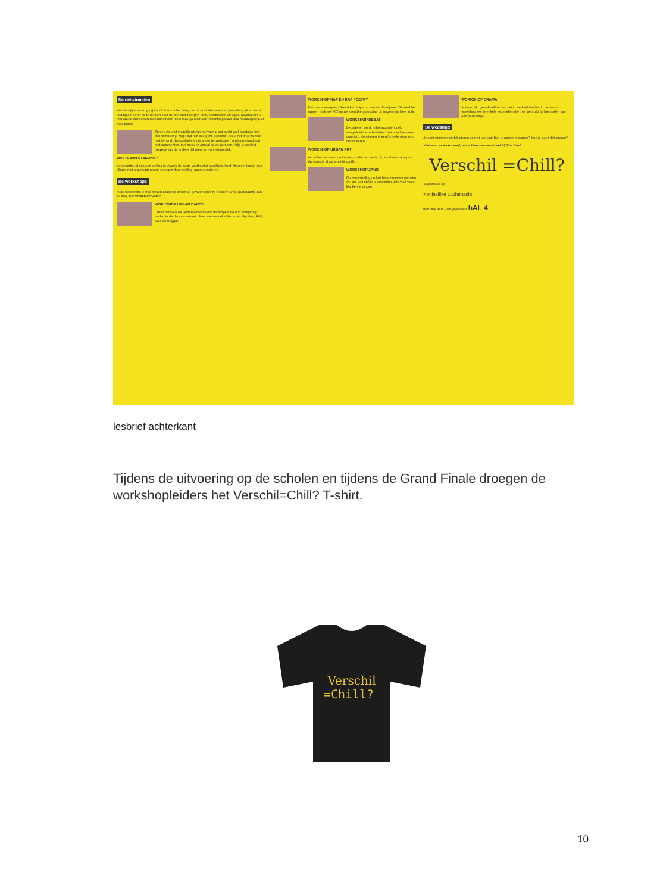De debatronden
Wat vind jij en waar ga jij voor? Soms is het lastig om uit te vinden wat voor jou belangrijk is. Het is handig om eerst na te denken over de drie onderwerpen eten, sporthelden en leger. Daarna kun je met elkaar discussiëren en debatteren. Hoe meer je over een onderwerp weet, hoe makkelijker je er over praat!
Spreek zo veel mogelijk uit eigen ervaring; dat werkt veel overtuigender dan wanneer je zegt: 'dat heb ik ergens gehoord'. Als je het oneens bent met iemand, dan probeer je die ander te overtuigen van jouw standpunt met argumenten, niet met een aanval op de persoon. Krijg je ook het respect van de andere debaters en van het publiek.
WAT IS EEN STELLING?
Een voorbeeld van een stelling is: Ajax is de beste voetbalclub van Nederland. Hierover kun je met elkaar, met argumenten voor en tegen deze stelling, gaan debatteren.
De workshops
In de workshops leer je dingen zoals rap of dance, gewoon door ze te doen! En je gaat daarbij aan de slag met Verschil = Chill?
WORKSHOP URBAN DANCE
Urban dance is de verzamelnaam voor dansstijlen die hun oorsprong vinden in de dans- en straatcultuur van muziekstijlen zoals Hip Hop, R&B, Soul en Reggae.
WORKSHOP RAP EN RAP POETRY
Een rap is een gesproken tekst in rijm op muziek. Eind jaren '70 werd het rappen (ook wel MC'ing genoemd) erg populair bij jongeren in New York.
WORKSHOP DEBAT
Debatteren wordt in het woordenboek aangeduid als redetwisten. Het is echter meer dan dat... debatteren is een formele vorm van discussiëren.
WORKSHOP URBAN ART
Als je het hebt over de kunstvorm die het beste bij de urban scene past dan kom je al gauw uit bij graffiti.
WORKSHOP ZANG
Op een enkeling na lukt het de meeste mensen wel om een stukje tekst zonder al te veel valse klanken te zingen.
WORKSHOP DRAMA
Acteren lijkt gemakkelijker dan het in werkelijkheid is. In de drama workshop leer je enkele technieken die men gebruikt bij het spelen van een personage.
De wedstrijd
Je kunt winnen met debatteren én met een act. Ben je rapper of dancer? Kun je goed debatteren?
Veel succes en tot snel, misschien zien we je wel bij The Box!
Verschil =Chill?
Airpowered by:
Koninklijke Luchtmacht
with: the BOX FUN produced: hAL 4
lesbrief achterkant
Tijdens de uitvoering op de scholen en tijdens de Grand Finale droegen de workshopleiders het Verschil=Chill? T-shirt.
Verschil
=Chill?
10